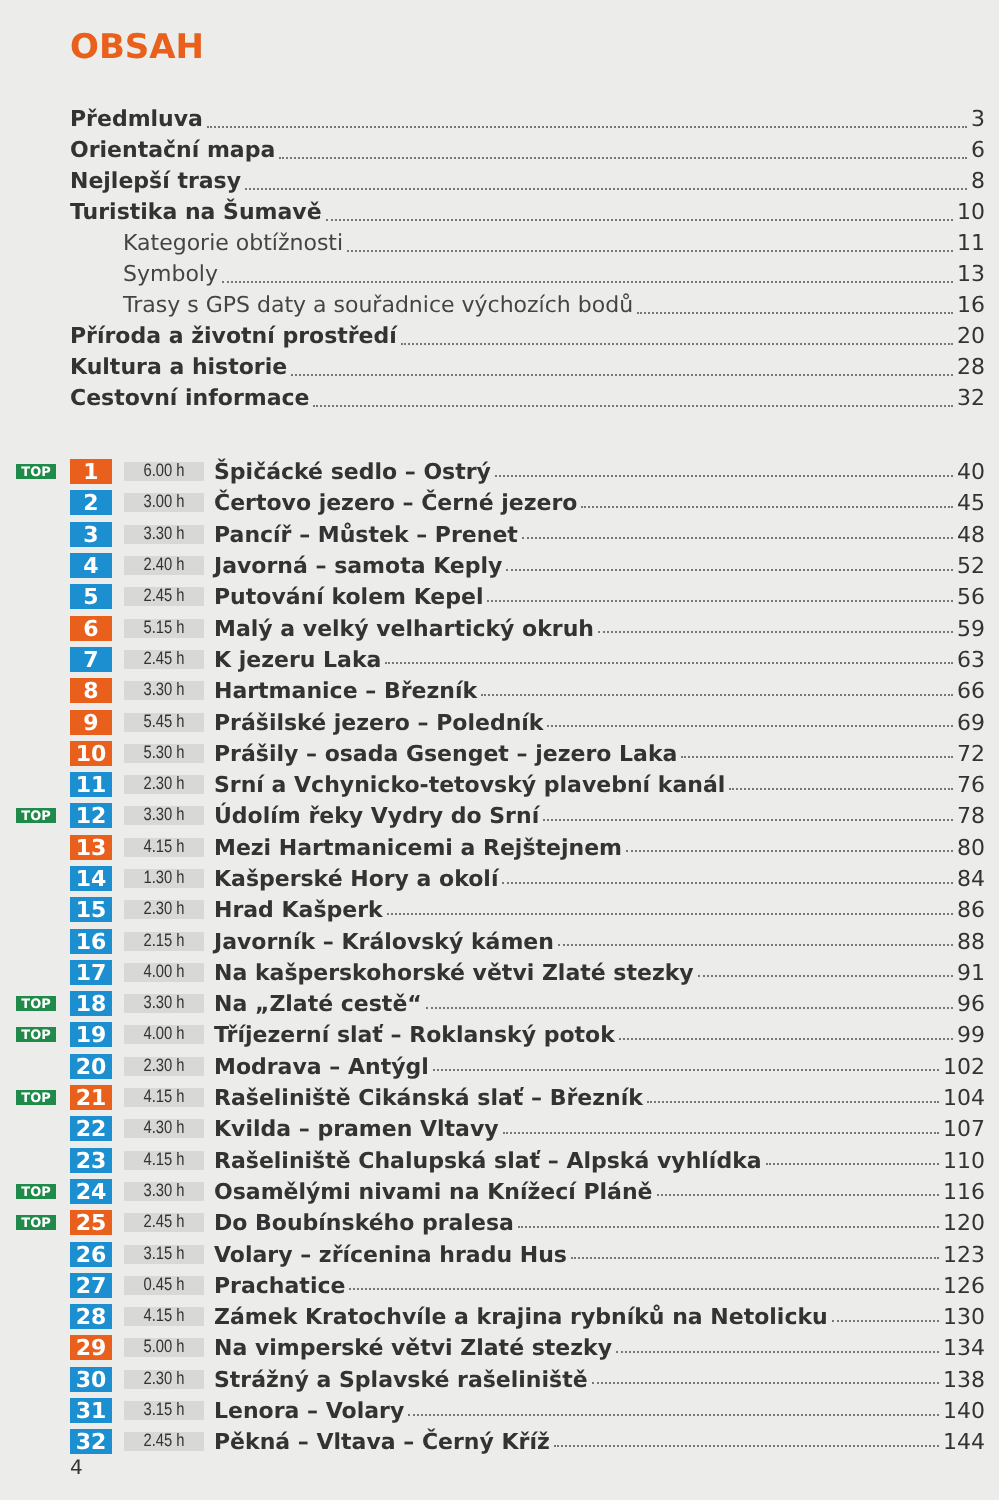OBSAH
Předmluva 3
Orientační mapa 6
Nejlepší trasy 8
Turistika na Šumavě 10
Kategorie obtížnosti 11
Symboly 13
Trasy s GPS daty a souřadnice výchozích bodů 16
Příroda a životní prostředí 20
Kultura a historie 28
Cestovní informace 32
TOP 1 6.00 h Špičácké sedlo – Ostrý 40
2 3.00 h Čertovo jezero – Černé jezero 45
3 3.30 h Pancíř – Můstek – Prenet 48
4 2.40 h Javorná – samota Keply 52
5 2.45 h Putování kolem Kepel 56
6 5.15 h Malý a velký velhartický okruh 59
7 2.45 h K jezeru Laka 63
8 3.30 h Hartmanice – Březník 66
9 5.45 h Prášilské jezero – Poledník 69
10 5.30 h Prášily – osada Gsenget – jezero Laka 72
11 2.30 h Srní a Vchynicko-tetovský plavební kanál 76
TOP 12 3.30 h Údolím řeky Vydry do Srní 78
13 4.15 h Mezi Hartmanicemi a Rejštejnem 80
14 1.30 h Kašperské Hory a okolí 84
15 2.30 h Hrad Kašperk 86
16 2.15 h Javorník – Královský kámen 88
17 4.00 h Na kašperskohorské větvi Zlaté stezky 91
TOP 18 3.30 h Na „Zlaté cestě“ 96
TOP 19 4.00 h Tříjezerní slať – Roklanský potok 99
20 2.30 h Modrava – Antýgl 102
TOP 21 4.15 h Rašeliniště Cikánská slať – Březník 104
22 4.30 h Kvilda – pramen Vltavy 107
23 4.15 h Rašeliniště Chalupská slať – Alpská vyhlídka 110
TOP 24 3.30 h Osamělými nivami na Knížecí Pláně 116
TOP 25 2.45 h Do Boubínského pralesa 120
26 3.15 h Volary – zřícenina hradu Hus 123
27 0.45 h Prachatice 126
28 4.15 h Zámek Kratochvíle a krajina rybníků na Netolicku 130
29 5.00 h Na vimperské větvi Zlaté stezky 134
30 2.30 h Strážný a Splavské rašeliniště 138
31 3.15 h Lenora – Volary 140
32 2.45 h Pěkná – Vltava – Černý Kříž 144
4